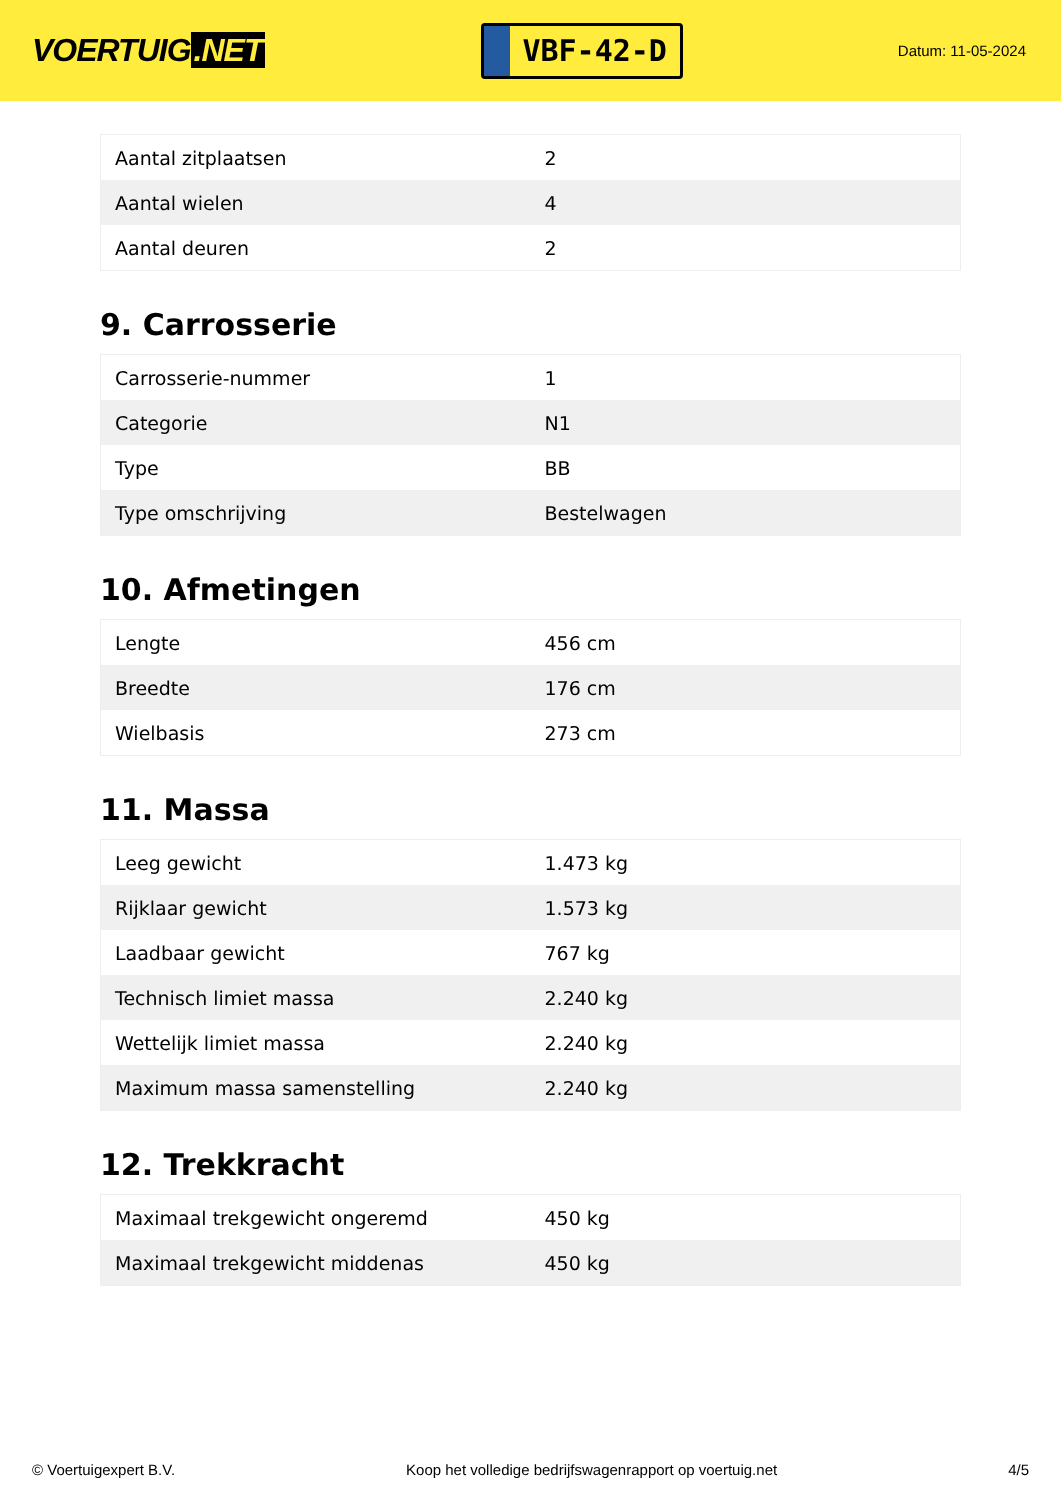VOERTUIG.NET
VBF-42-D
Datum: 11-05-2024
| Aantal zitplaatsen | 2 |
| Aantal wielen | 4 |
| Aantal deuren | 2 |
9. Carrosserie
| Carrosserie-nummer | 1 |
| Categorie | N1 |
| Type | BB |
| Type omschrijving | Bestelwagen |
10. Afmetingen
| Lengte | 456 cm |
| Breedte | 176 cm |
| Wielbasis | 273 cm |
11. Massa
| Leeg gewicht | 1.473 kg |
| Rijklaar gewicht | 1.573 kg |
| Laadbaar gewicht | 767 kg |
| Technisch limiet massa | 2.240 kg |
| Wettelijk limiet massa | 2.240 kg |
| Maximum massa samenstelling | 2.240 kg |
12. Trekkracht
| Maximaal trekgewicht ongeremd | 450 kg |
| Maximaal trekgewicht middenas | 450 kg |
© Voertuigexpert B.V. Koop het volledige bedrijfswagenrapport op voertuig.net 4/5